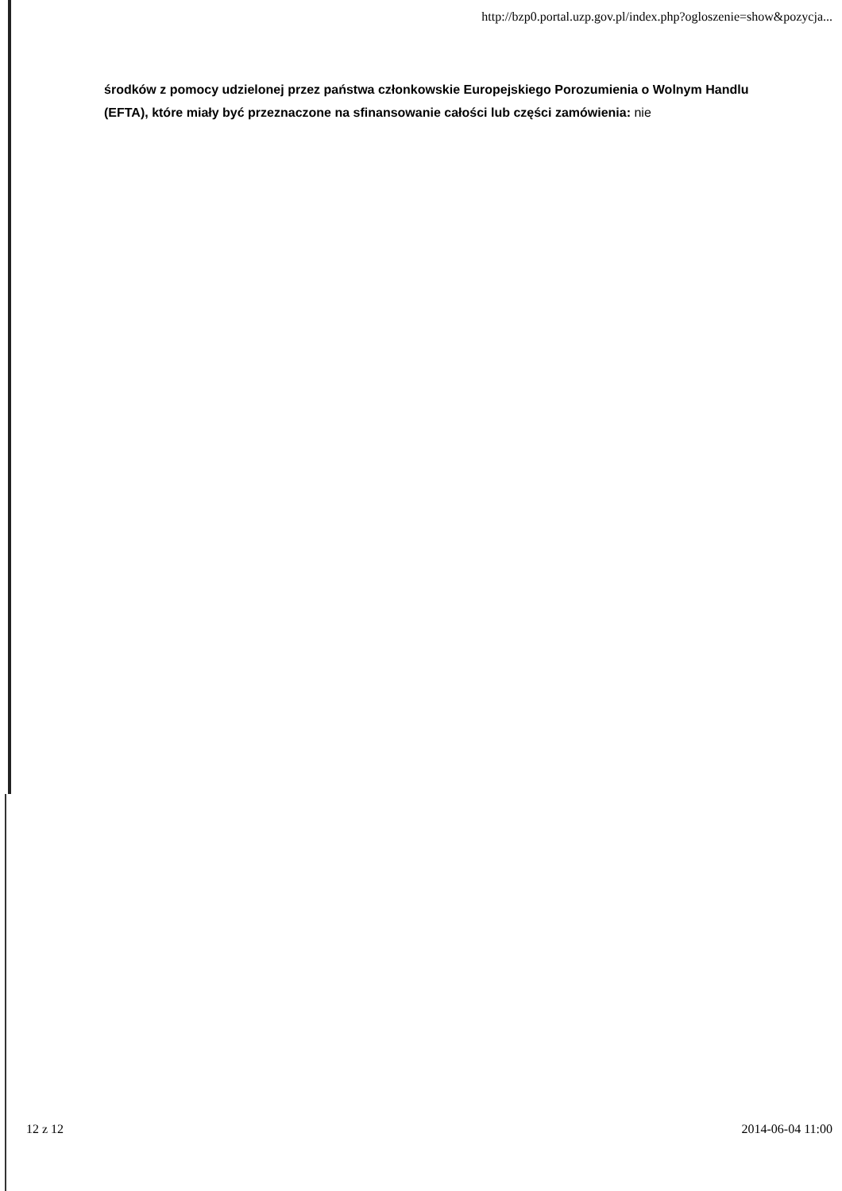http://bzp0.portal.uzp.gov.pl/index.php?ogloszenie=show&pozycja...
środków z pomocy udzielonej przez państwa członkowskie Europejskiego Porozumienia o Wolnym Handlu (EFTA), które miały być przeznaczone na sfinansowanie całości lub części zamówienia: nie
12 z 12 2014-06-04 11:00